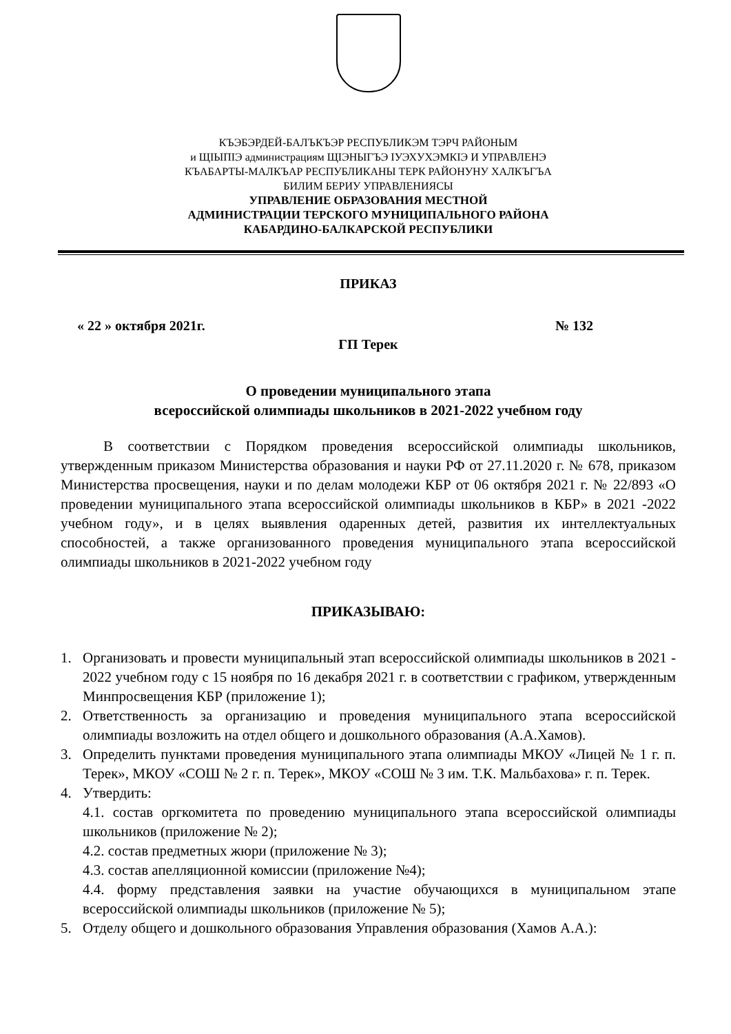КЪЭБЭРДЕЙ-БАЛЪКЪЭР РЕСПУБЛИКЭМ ТЭРЧ РАЙОНЫМ
и ЩIЫПIЭ администрациям ЩIЭНЫГЪЭ IУЭХУХЭМКIЭ И УПРАВЛЕНЭ
КЪАБАРТЫ-МАЛКЪАР РЕСПУБЛИКАНЫ ТЕРК РАЙОНУНУ ХАЛКЪГЪА
БИЛИМ БЕРИУ УПРАВЛЕНИЯСЫ
УПРАВЛЕНИЕ ОБРАЗОВАНИЯ МЕСТНОЙ
АДМИНИСТРАЦИИ ТЕРСКОГО МУНИЦИПАЛЬНОГО РАЙОНА
КАБАРДИНО-БАЛКАРСКОЙ РЕСПУБЛИКИ
ПРИКАЗ
« 22 » октября 2021г. № 132
ГП Терек
О проведении муниципального этапа
всероссийской олимпиады школьников в 2021-2022 учебном году
В соответствии с Порядком проведения всероссийской олимпиады школьников, утвержденным приказом Министерства образования и науки РФ от 27.11.2020 г. № 678, приказом Министерства просвещения, науки и по делам молодежи КБР от 06 октября 2021 г. № 22/893 «О проведении муниципального этапа всероссийской олимпиады школьников в КБР» в 2021 -2022 учебном году», и в целях выявления одаренных детей, развития их интеллектуальных способностей, а также организованного проведения муниципального этапа всероссийской олимпиады школьников в 2021-2022 учебном году
ПРИКАЗЫВАЮ:
1. Организовать и провести муниципальный этап всероссийской олимпиады школьников в 2021 - 2022 учебном году с 15 ноября по 16 декабря 2021 г. в соответствии с графиком, утвержденным Минпросвещения КБР (приложение 1);
2. Ответственность за организацию и проведения муниципального этапа всероссийской олимпиады возложить на отдел общего и дошкольного образования (А.А.Хамов).
3. Определить пунктами проведения муниципального этапа олимпиады МКОУ «Лицей № 1 г. п. Терек», МКОУ «СОШ № 2 г. п. Терек», МКОУ «СОШ № 3 им. Т.К. Мальбахова» г. п. Терек.
4. Утвердить:
4.1. состав оргкомитета по проведению муниципального этапа всероссийской олимпиады школьников (приложение № 2);
4.2. состав предметных жюри (приложение № 3);
4.3. состав апелляционной комиссии (приложение №4);
4.4. форму представления заявки на участие обучающихся в муниципальном этапе всероссийской олимпиады школьников (приложение № 5);
5. Отделу общего и дошкольного образования Управления образования (Хамов А.А.):